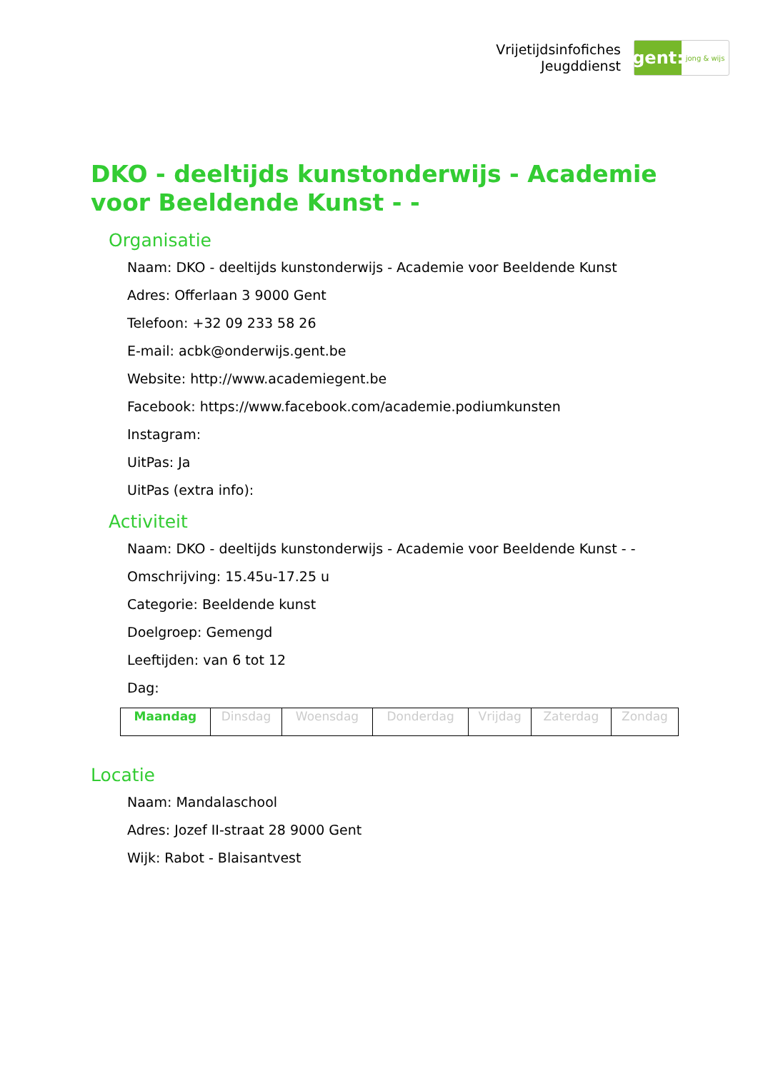Vrijetijdsinfofiches
Jeugddienst
gent:
jong & wijs
DKO - deeltijds kunstonderwijs - Academie voor Beeldende Kunst - -
Organisatie
Naam: DKO - deeltijds kunstonderwijs - Academie voor Beeldende Kunst
Adres: Offerlaan 3 9000 Gent
Telefoon: +32 09 233 58 26
E-mail: acbk@onderwijs.gent.be
Website: http://www.academiegent.be
Facebook: https://www.facebook.com/academie.podiumkunsten
Instagram:
UitPas: Ja
UitPas (extra info):
Activiteit
Naam: DKO - deeltijds kunstonderwijs - Academie voor Beeldende Kunst - -
Omschrijving: 15.45u-17.25 u
Categorie: Beeldende kunst
Doelgroep: Gemengd
Leeftijden: van 6 tot 12
Dag:
| Maandag | Dinsdag | Woensdag | Donderdag | Vrijdag | Zaterdag | Zondag |
Locatie
Naam: Mandalaschool
Adres: Jozef II-straat 28 9000 Gent
Wijk: Rabot - Blaisantvest